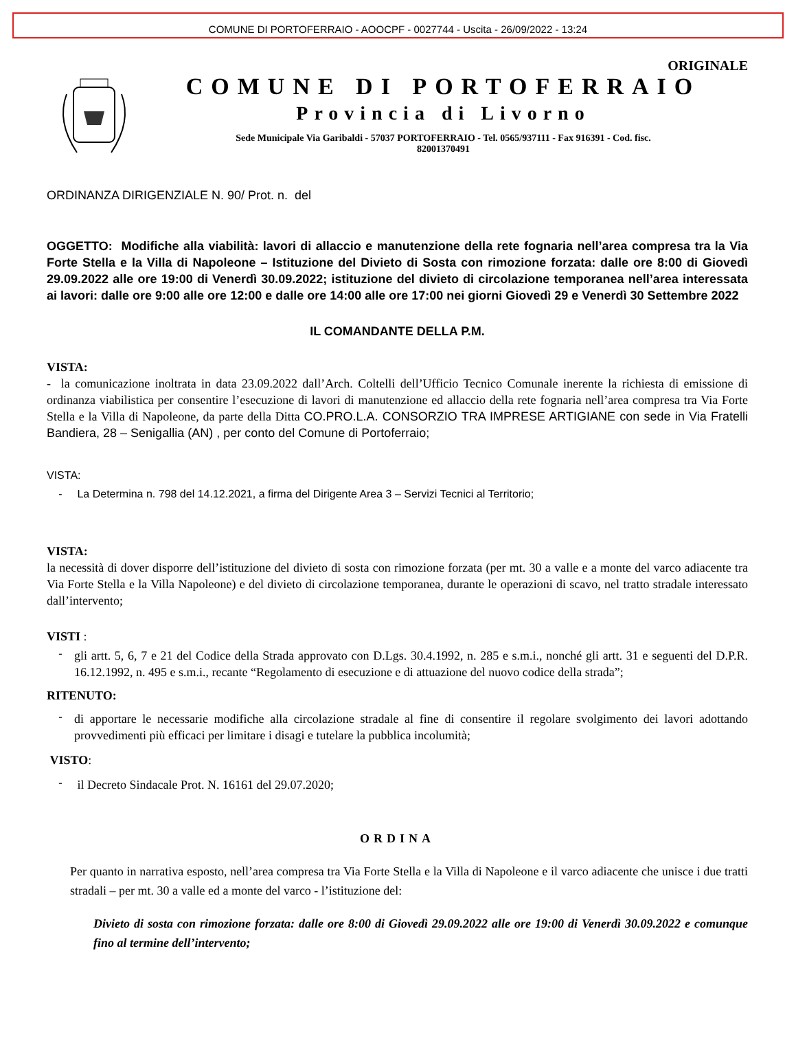COMUNE DI PORTOFERRAIO - AOOCPF - 0027744 - Uscita - 26/09/2022 - 13:24
ORIGINALE
COMUNE DI PORTOFERRAIO
Provincia di Livorno
Sede Municipale Via Garibaldi - 57037 PORTOFERRAIO - Tel. 0565/937111 - Fax 916391 - Cod. fisc.
82001370491
ORDINANZA DIRIGENZIALE N. 90/ Prot. n. del
OGGETTO: Modifiche alla viabilità: lavori di allaccio e manutenzione della rete fognaria nell’area compresa tra la Via Forte Stella e la Villa di Napoleone – Istituzione del Divieto di Sosta con rimozione forzata: dalle ore 8:00 di Giovedì 29.09.2022 alle ore 19:00 di Venerdì 30.09.2022; istituzione del divieto di circolazione temporanea nell’area interessata ai lavori: dalle ore 9:00 alle ore 12:00 e dalle ore 14:00 alle ore 17:00 nei giorni Giovedì 29 e Venerdì 30 Settembre 2022
IL COMANDANTE DELLA P.M.
VISTA:
- la comunicazione inoltrata in data 23.09.2022 dall’Arch. Coltelli dell’Ufficio Tecnico Comunale inerente la richiesta di emissione di ordinanza viabilistica per consentire l’esecuzione di lavori di manutenzione ed allaccio della rete fognaria nell’area compresa tra Via Forte Stella e la Villa di Napoleone, da parte della Ditta CO.PRO.L.A. CONSORZIO TRA IMPRESE ARTIGIANE con sede in Via Fratelli Bandiera, 28 – Senigallia (AN) , per conto del Comune di Portoferraio;
VISTA:
- La Determina n. 798 del 14.12.2021, a firma del Dirigente Area 3 – Servizi Tecnici al Territorio;
VISTA:
la necessità di dover disporre dell’istituzione del divieto di sosta con rimozione forzata (per mt. 30 a valle e a monte del varco adiacente tra Via Forte Stella e la Villa Napoleone) e del divieto di circolazione temporanea, durante le operazioni di scavo, nel tratto stradale interessato dall’intervento;
VISTI :
-
gli artt. 5, 6, 7 e 21 del Codice della Strada approvato con D.Lgs. 30.4.1992, n. 285 e s.m.i., nonché gli artt. 31 e seguenti del D.P.R. 16.12.1992, n. 495 e s.m.i., recante “Regolamento di esecuzione e di attuazione del nuovo codice della strada”;
RITENUTO:
-
di apportare le necessarie modifiche alla circolazione stradale al fine di consentire il regolare svolgimento dei lavori adottando provvedimenti più efficaci per limitare i disagi e tutelare la pubblica incolumità;
VISTO:
-
il Decreto Sindacale Prot. N. 16161 del 29.07.2020;
ORDINA
Per quanto in narrativa esposto, nell’area compresa tra Via Forte Stella e la Villa di Napoleone e il varco adiacente che unisce i due tratti stradali – per mt. 30 a valle ed a monte del varco - l’istituzione del:
Divieto di sosta con rimozione forzata: dalle ore 8:00 di Giovedì 29.09.2022 alle ore 19:00 di Venerdì 30.09.2022 e comunque fino al termine dell’intervento;